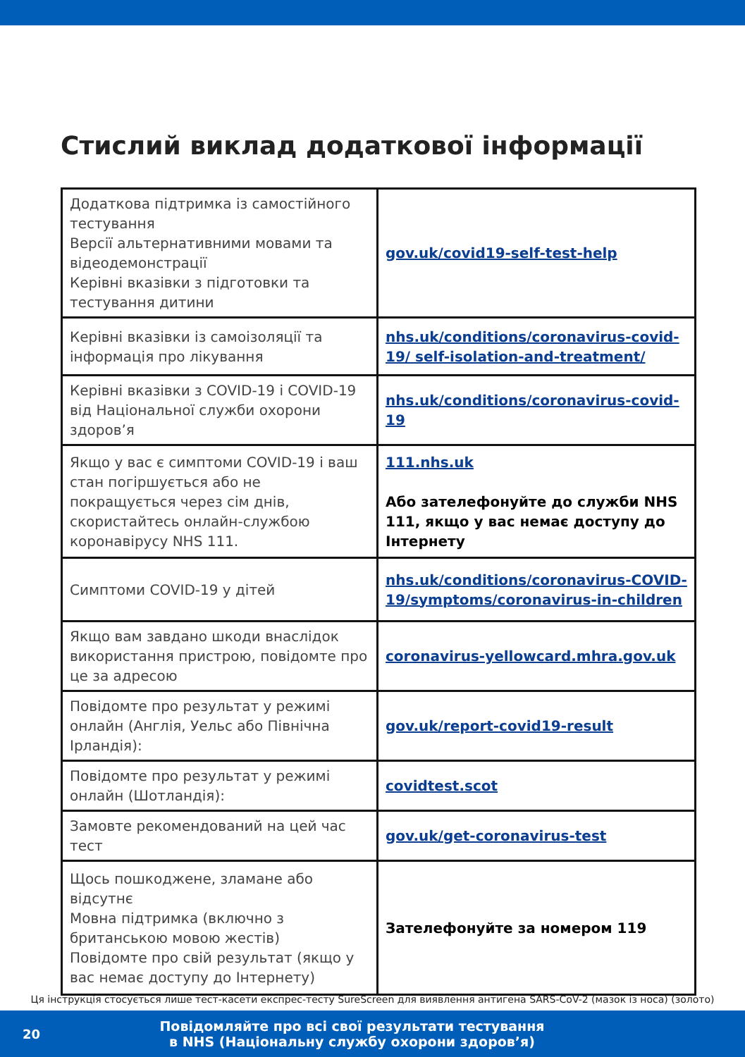Стислий виклад додаткової інформації
| Додаткова підтримка із самостійного тестування Версії альтернативними мовами та відеодемонстрації Керівні вказівки з підготовки та тестування дитини | gov.uk/covid19-self-test-help |
| Керівні вказівки із самоізоляції та інформація про лікування | nhs.uk/conditions/coronavirus-covid-19/ self-isolation-and-treatment/ |
| Керівні вказівки з COVID-19 і COVID-19 від Національної служби охорони здоров’я | nhs.uk/conditions/coronavirus-covid-19 |
| Якщо у вас є симптоми COVID-19 і ваш стан погіршується або не покращується через сім днів, скористайтесь онлайн-службою коронавірусу NHS 111. | 111.nhs.uk Або зателефонуйте до служби NHS 111, якщо у вас немає доступу до Інтернету |
| Симптоми COVID-19 у дітей | nhs.uk/conditions/coronavirus-COVID-19/symptoms/coronavirus-in-children |
| Якщо вам завдано шкоди внаслідок використання пристрою, повідомте про це за адресою | coronavirus-yellowcard.mhra.gov.uk |
| Повідомте про результат у режимі онлайн (Англія, Уельс або Північна Ірландія): | gov.uk/report-covid19-result |
| Повідомте про результат у режимі онлайн (Шотландія): | covidtest.scot |
| Замовте рекомендований на цей час тест | gov.uk/get-coronavirus-test |
| Щось пошкоджене, зламане або відсутнє Мовна підтримка (включно з британською мовою жестів) Повідомте про свій результат (якщо у вас немає доступу до Інтернету) | Зателефонуйте за номером 119 |
Ця інструкція стосується лише тест-касети експрес-тесту SureScreen для виявлення антигена SARS-CoV-2 (мазок із носа) (золото)
20
Повідомляйте про всі свої результати тестування
в NHS (Національну службу охорони здоров’я)